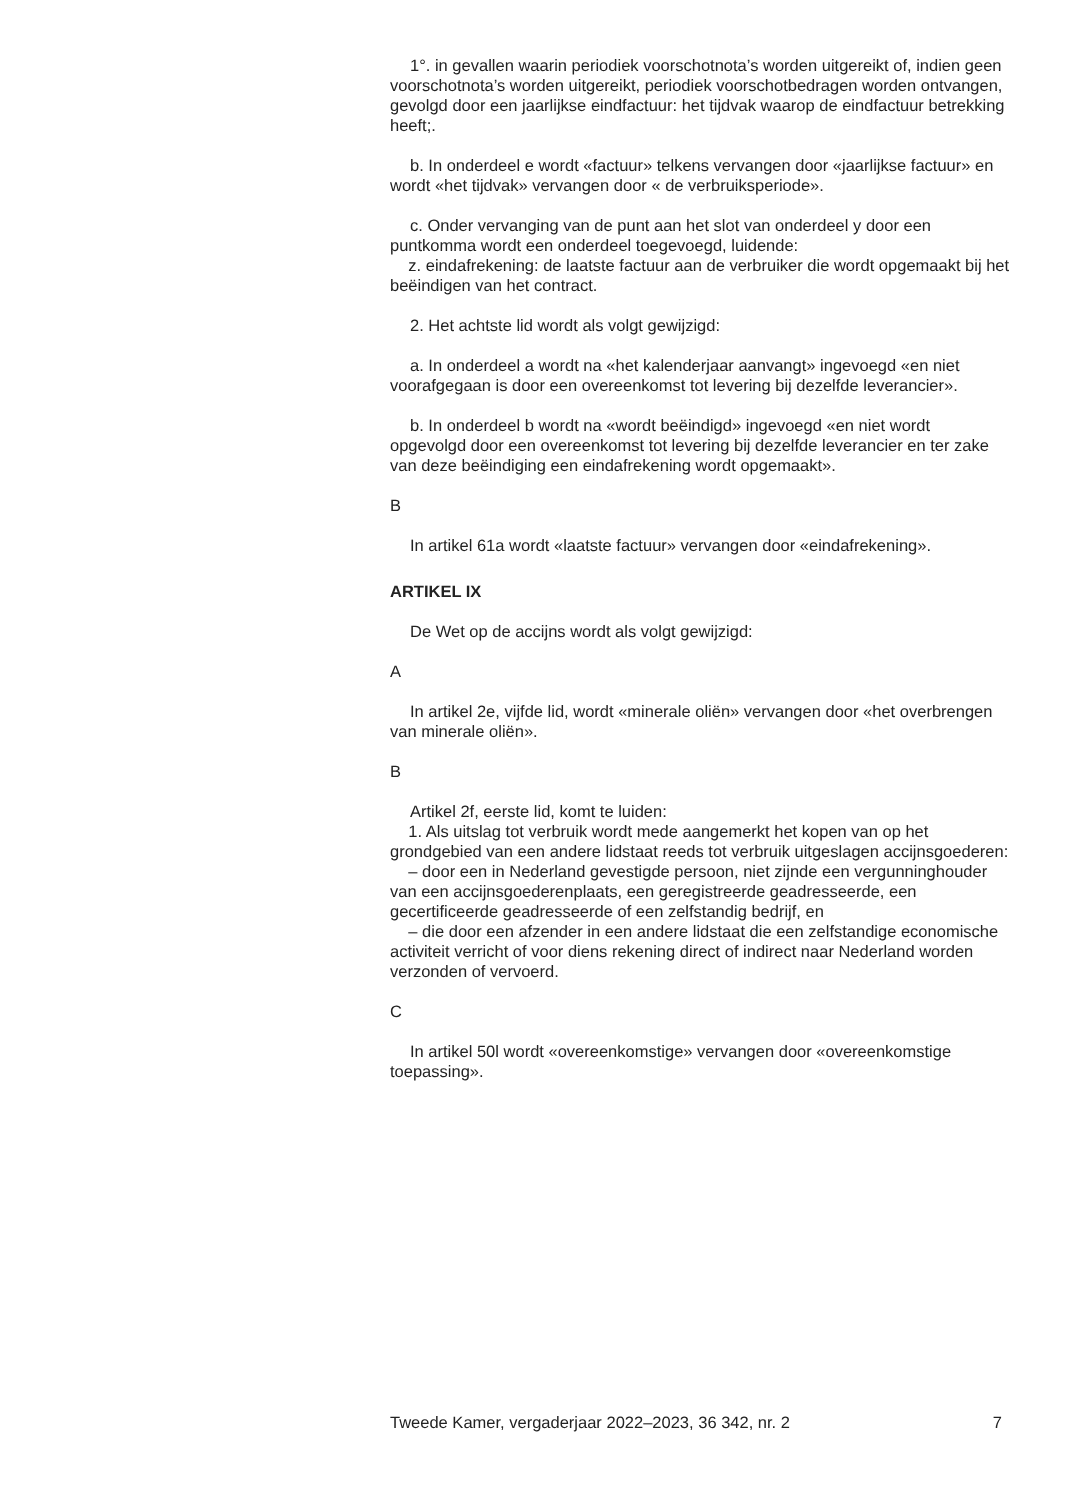1°. in gevallen waarin periodiek voorschotnota’s worden uitgereikt of, indien geen voorschotnota’s worden uitgereikt, periodiek voorschotbe­dragen worden ontvangen, gevolgd door een jaarlijkse eindfactuur: het tijdvak waarop de eindfactuur betrekking heeft;.
b. In onderdeel e wordt «factuur» telkens vervangen door «jaarlijkse factuur» en wordt «het tijdvak» vervangen door « de verbruiksperiode».
c. Onder vervanging van de punt aan het slot van onderdeel y door een puntkomma wordt een onderdeel toegevoegd, luidende:
z. eindafrekening: de laatste factuur aan de verbruiker die wordt opgemaakt bij het beëindigen van het contract.
2. Het achtste lid wordt als volgt gewijzigd:
a. In onderdeel a wordt na «het kalenderjaar aanvangt» ingevoegd «en niet voorafgegaan is door een overeenkomst tot levering bij dezelfde leverancier».
b. In onderdeel b wordt na «wordt beëindigd» ingevoegd «en niet wordt opgevolgd door een overeenkomst tot levering bij dezelfde leverancier en ter zake van deze beëindiging een eindafrekening wordt opgemaakt».
B
In artikel 61a wordt «laatste factuur» vervangen door «eindafrekening».
ARTIKEL IX
De Wet op de accijns wordt als volgt gewijzigd:
A
In artikel 2e, vijfde lid, wordt «minerale oliën» vervangen door «het overbrengen van minerale oliën».
B
Artikel 2f, eerste lid, komt te luiden:
1. Als uitslag tot verbruik wordt mede aangemerkt het kopen van op het grondgebied van een andere lidstaat reeds tot verbruik uitgeslagen accijnsgoederen:
– door een in Nederland gevestigde persoon, niet zijnde een vergun­ninghouder van een accijnsgoederenplaats, een geregistreerde geadres­seerde, een gecertificeerde geadresseerde of een zelfstandig bedrijf, en
– die door een afzender in een andere lidstaat die een zelfstandige economische activiteit verricht of voor diens rekening direct of indirect naar Nederland worden verzonden of vervoerd.
C
In artikel 50l wordt «overeenkomstige» vervangen door «overeenkom­stige toepassing».
Tweede Kamer, vergaderjaar 2022–2023, 36 342, nr. 2 7